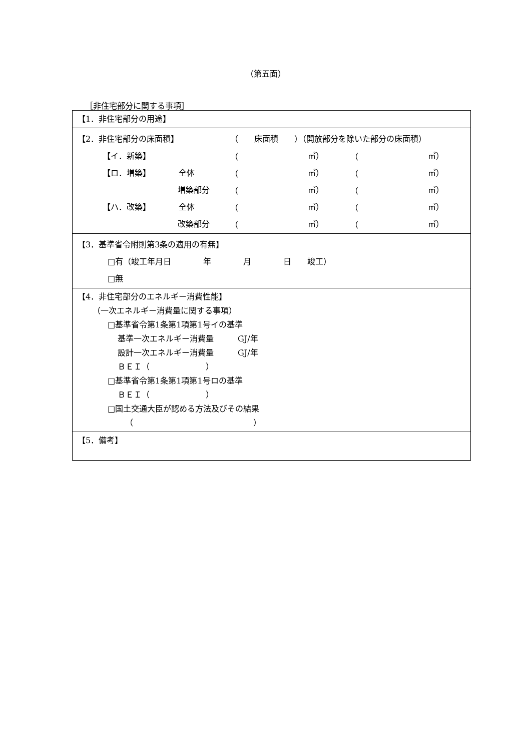（第五面）
［非住宅部分に関する事項］
【1．非住宅部分の用途】
【2．非住宅部分の床面積】 （　　床面積　　）（開放部分を除いた部分の床面積）
【イ．新築】 （ ㎡） （ ㎡）
【ロ．増築】　　　　全体 （ ㎡） （ ㎡）
増築部分 （ ㎡） （ ㎡）
【ハ．改築】　　　　全体 （ ㎡） （ ㎡）
改築部分 （ ㎡） （ ㎡）
【3．基準省令附則第3条の適用の有無】
□有（竣工年月日　　　　年　　　　月　　　　日　　竣工）
□無
【4．非住宅部分のエネルギー消費性能】
（一次エネルギー消費量に関する事項）
□基準省令第1条第1項第1号イの基準
基準一次エネルギー消費量　　　GJ/年
設計一次エネルギー消費量　　　GJ/年
ＢＥＩ（　　　　　　　）
□基準省令第1条第1項第1号ロの基準
ＢＥＩ（　　　　　　　）
□国土交通大臣が認める方法及びその結果
（　　　　　　　　　　　　　　　）
【5．備考】